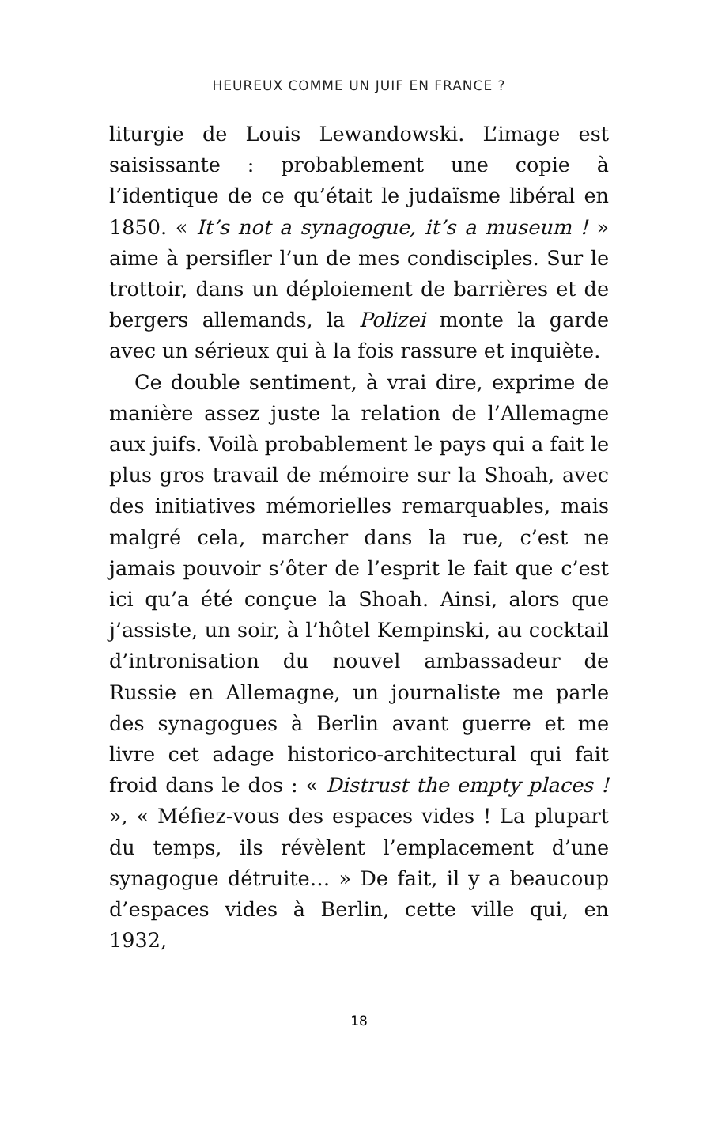HEUREUX COMME UN JUIF EN FRANCE ?
liturgie de Louis Lewandowski. L’image est saisissante : probablement une copie à l’identique de ce qu’était le judaïsme libéral en 1850. « It’s not a synagogue, it’s a museum ! » aime à persifler l’un de mes condisciples. Sur le trottoir, dans un déploiement de barrières et de bergers allemands, la Polizei monte la garde avec un sérieux qui à la fois rassure et inquiète.
Ce double sentiment, à vrai dire, exprime de manière assez juste la relation de l’Allemagne aux juifs. Voilà probablement le pays qui a fait le plus gros travail de mémoire sur la Shoah, avec des initiatives mémorielles remarquables, mais malgré cela, marcher dans la rue, c’est ne jamais pouvoir s’ôter de l’esprit le fait que c’est ici qu’a été conçue la Shoah. Ainsi, alors que j’assiste, un soir, à l’hôtel Kempinski, au cocktail d’intronisation du nouvel ambassadeur de Russie en Allemagne, un journaliste me parle des synagogues à Berlin avant guerre et me livre cet adage historico-architectural qui fait froid dans le dos : « Distrust the empty places ! », « Méfiez-vous des espaces vides ! La plupart du temps, ils révèlent l’emplacement d’une synagogue détruite… » De fait, il y a beaucoup d’espaces vides à Berlin, cette ville qui, en 1932,
18